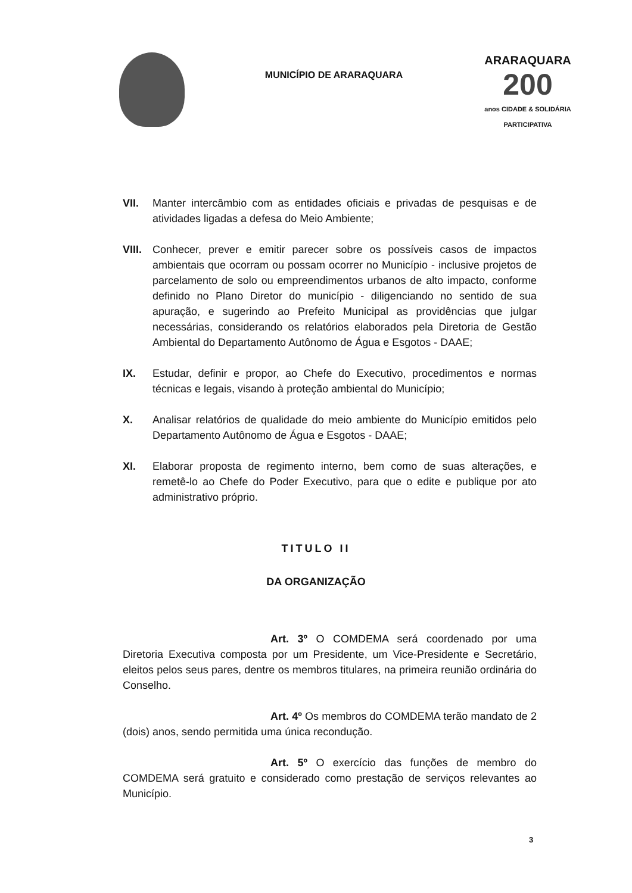MUNICÍPIO DE ARARAQUARA
ARARAQUARA
200
anos CIDADE & SOLIDÁRIA PARTICIPATIVA
VII. Manter intercâmbio com as entidades oficiais e privadas de pesquisas e de atividades ligadas a defesa do Meio Ambiente;
VIII. Conhecer, prever e emitir parecer sobre os possíveis casos de impactos ambientais que ocorram ou possam ocorrer no Município - inclusive projetos de parcelamento de solo ou empreendimentos urbanos de alto impacto, conforme definido no Plano Diretor do município - diligenciando no sentido de sua apuração, e sugerindo ao Prefeito Municipal as providências que julgar necessárias, considerando os relatórios elaborados pela Diretoria de Gestão Ambiental do Departamento Autônomo de Água e Esgotos - DAAE;
IX. Estudar, definir e propor, ao Chefe do Executivo, procedimentos e normas técnicas e legais, visando à proteção ambiental do Município;
X. Analisar relatórios de qualidade do meio ambiente do Município emitidos pelo Departamento Autônomo de Água e Esgotos - DAAE;
XI. Elaborar proposta de regimento interno, bem como de suas alterações, e remetê-lo ao Chefe do Poder Executivo, para que o edite e publique por ato administrativo próprio.
TITULO II
DA ORGANIZAÇÃO
Art. 3º O COMDEMA será coordenado por uma Diretoria Executiva composta por um Presidente, um Vice-Presidente e Secretário, eleitos pelos seus pares, dentre os membros titulares, na primeira reunião ordinária do Conselho.
Art. 4º Os membros do COMDEMA terão mandato de 2 (dois) anos, sendo permitida uma única recondução.
Art. 5º O exercício das funções de membro do COMDEMA será gratuito e considerado como prestação de serviços relevantes ao Município.
3